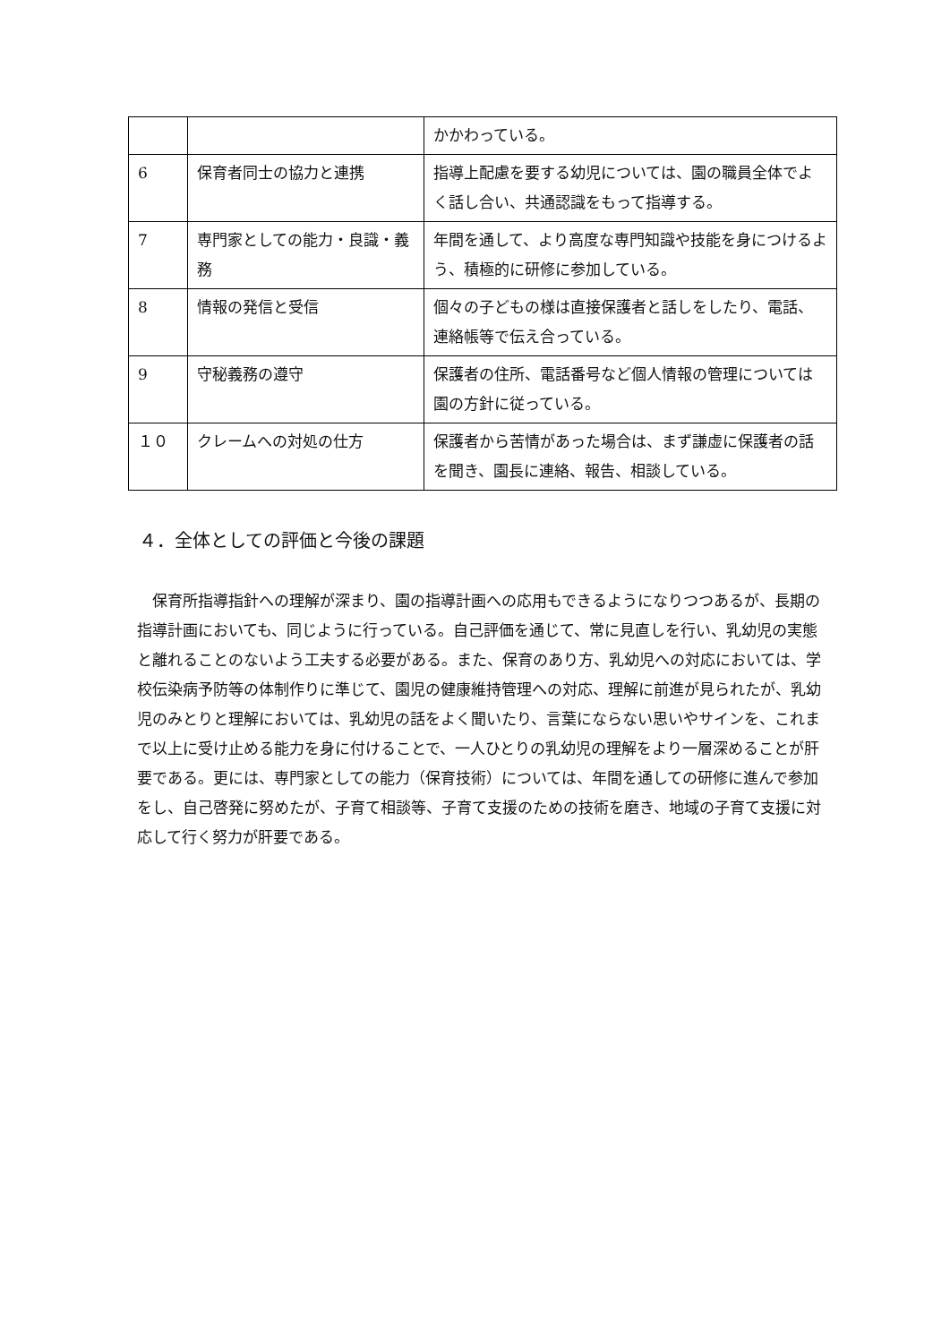| | | かかわっている。 |
| 6 | 保育者同士の協力と連携 | 指導上配慮を要する幼児については、園の職員全体でよく話し合い、共通認識をもって指導する。 |
| 7 | 専門家としての能力・良識・義務 | 年間を通して、より高度な専門知識や技能を身につけるよう、積極的に研修に参加している。 |
| 8 | 情報の発信と受信 | 個々の子どもの様は直接保護者と話しをしたり、電話、連絡帳等で伝え合っている。 |
| 9 | 守秘義務の遵守 | 保護者の住所、電話番号など個人情報の管理については園の方針に従っている。 |
| １０ | クレームへの対処の仕方 | 保護者から苦情があった場合は、まず謙虚に保護者の話を聞き、園長に連絡、報告、相談している。 |
４．全体としての評価と今後の課題
保育所指導指針への理解が深まり、園の指導計画への応用もできるようになりつつあるが、長期の指導計画においても、同じように行っている。自己評価を通じて、常に見直しを行い、乳幼児の実態と離れることのないよう工夫する必要がある。また、保育のあり方、乳幼児への対応においては、学校伝染病予防等の体制作りに準じて、園児の健康維持管理への対応、理解に前進が見られたが、乳幼児のみとりと理解においては、乳幼児の話をよく聞いたり、言葉にならない思いやサインを、これまで以上に受け止める能力を身に付けることで、一人ひとりの乳幼児の理解をより一層深めることが肝要である。更には、専門家としての能力（保育技術）については、年間を通しての研修に進んで参加をし、自己啓発に努めたが、子育て相談等、子育て支援のための技術を磨き、地域の子育て支援に対応して行く努力が肝要である。